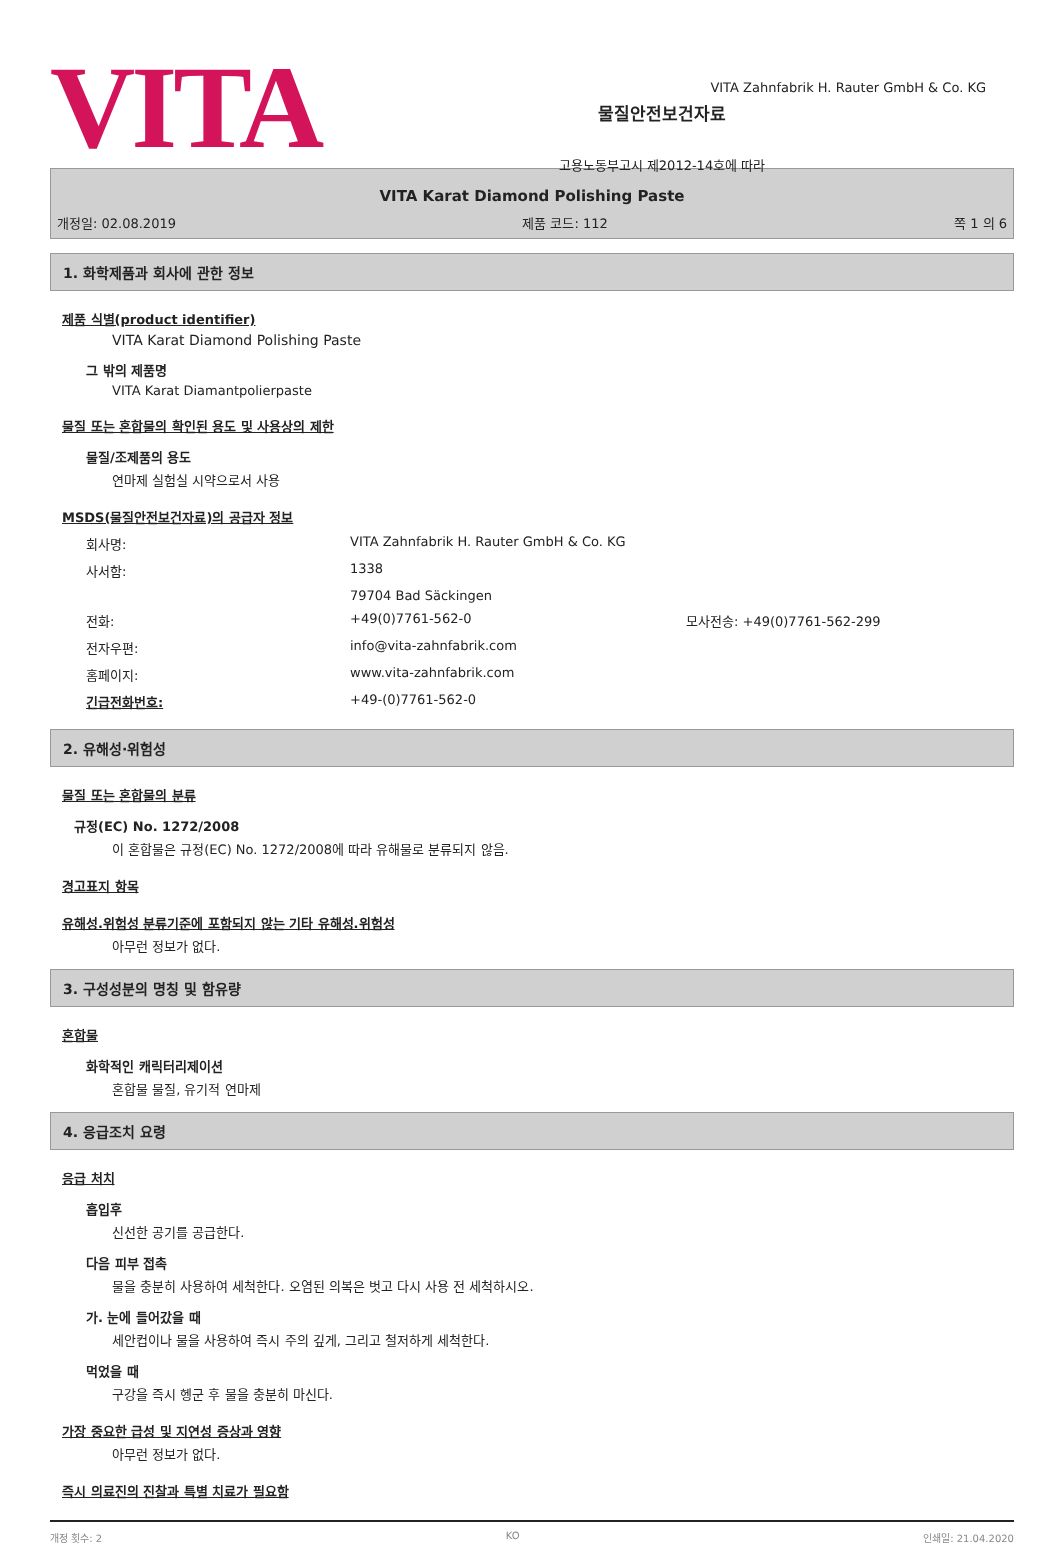VITA
물질안전보건자료
고용노동부고시 제2012-14호에 따라
VITA Zahnfabrik H. Rauter GmbH & Co. KG
VITA Karat Diamond Polishing Paste
개정일: 02.08.2019 제품 코드: 112 쪽 1 의 6
1. 화학제품과 회사에 관한 정보
제품 식별(product identifier)
VITA Karat Diamond Polishing Paste
그 밖의 제품명
VITA Karat Diamantpolierpaste
물질 또는 혼합물의 확인된 용도 및 사용상의 제한
물질/조제품의 용도
연마제 실험실 시약으로서 사용
MSDS(물질안전보건자료)의 공급자 정보
| 회사명: | VITA Zahnfabrik H. Rauter GmbH & Co. KG | |
| 사서함: | 1338 | |
| | 79704 Bad Säckingen | |
| 전화: | +49(0)7761-562-0 | 모사전송: +49(0)7761-562-299 |
| 전자우편: | info@vita-zahnfabrik.com | |
| 홈페이지: | www.vita-zahnfabrik.com | |
| 긴급전화번호: | +49-(0)7761-562-0 | |
2. 유해성·위험성
물질 또는 혼합물의 분류
규정(EC) No. 1272/2008
이 혼합물은 규정(EC) No. 1272/2008에 따라 유해물로 분류되지 않음.
경고표지 항목
유해성.위험성 분류기준에 포함되지 않는 기타 유해성.위험성
아무런 정보가 없다.
3. 구성성분의 명칭 및 함유량
혼합물
화학적인 캐릭터리제이션
혼합물 물질, 유기적 연마제
4. 응급조치 요령
응급 처치
흡입후
신선한 공기를 공급한다.
다음 피부 접촉
물을 충분히 사용하여 세척한다. 오염된 의복은 벗고 다시 사용 전 세척하시오.
가. 눈에 들어갔을 때
세안컵이나 물을 사용하여 즉시 주의 깊게, 그리고 철저하게 세척한다.
먹었을 때
구강을 즉시 헹군 후 물을 충분히 마신다.
가장 중요한 급성 및 지연성 증상과 영향
아무런 정보가 없다.
즉시 의료진의 진찰과 특별 치료가 필요함
개정 횟수: 2 KO 인쇄일: 21.04.2020